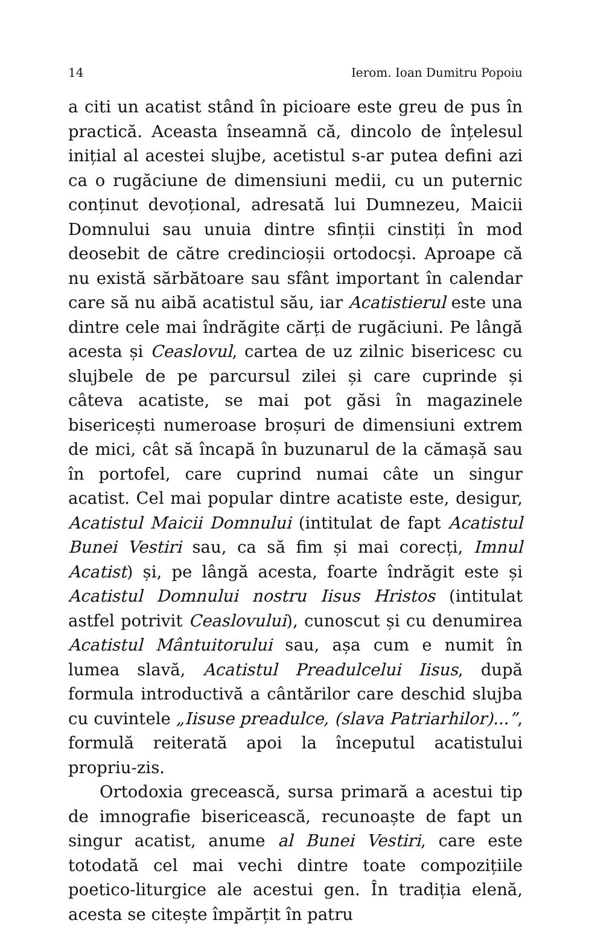14 Ierom. Ioan Dumitru Popoiu
a citi un acatist stând în picioare este greu de pus în practică. Aceasta înseamnă că, dincolo de înțelesul inițial al acestei slujbe, acetistul s-ar putea defini azi ca o rugăciune de dimensiuni medii, cu un puternic conținut devoțional, adresată lui Dumnezeu, Maicii Domnului sau unuia dintre sfinții cinstiți în mod deosebit de către credincioșii ortodocși. Aproape că nu există sărbătoare sau sfânt important în calendar care să nu aibă acatistul său, iar Acatistierul este una dintre cele mai îndrăgite cărți de rugăciuni. Pe lângă acesta și Ceaslovul, cartea de uz zilnic bisericesc cu slujbele de pe parcursul zilei și care cuprinde și câteva acatiste, se mai pot găsi în magazinele bisericești numeroase broșuri de dimensiuni extrem de mici, cât să încapă în buzunarul de la cămașă sau în portofel, care cuprind numai câte un singur acatist. Cel mai popular dintre acatiste este, desigur, Acatistul Maicii Domnului (intitulat de fapt Acatistul Bunei Vestiri sau, ca să fim și mai corecți, Imnul Acatist) și, pe lângă acesta, foarte îndrăgit este și Acatistul Domnului nostru Iisus Hristos (intitulat astfel potrivit Ceaslovului), cunoscut și cu denumirea Acatistul Mântuitorului sau, așa cum e numit în lumea slavă, Acatistul Preadulcelui Iisus, după formula introductivă a cântărilor care deschid slujba cu cuvintele „Iisuse preadulce, (slava Patriarhilor)...”, formulă reiterată apoi la începutul acatistului propriu-zis.
Ortodoxia grecească, sursa primară a acestui tip de imnografie bisericească, recunoaște de fapt un singur acatist, anume al Bunei Vestiri, care este totodată cel mai vechi dintre toate compozițiile poetico-liturgice ale acestui gen. În tradiția elenă, acesta se citește împărțit în patru